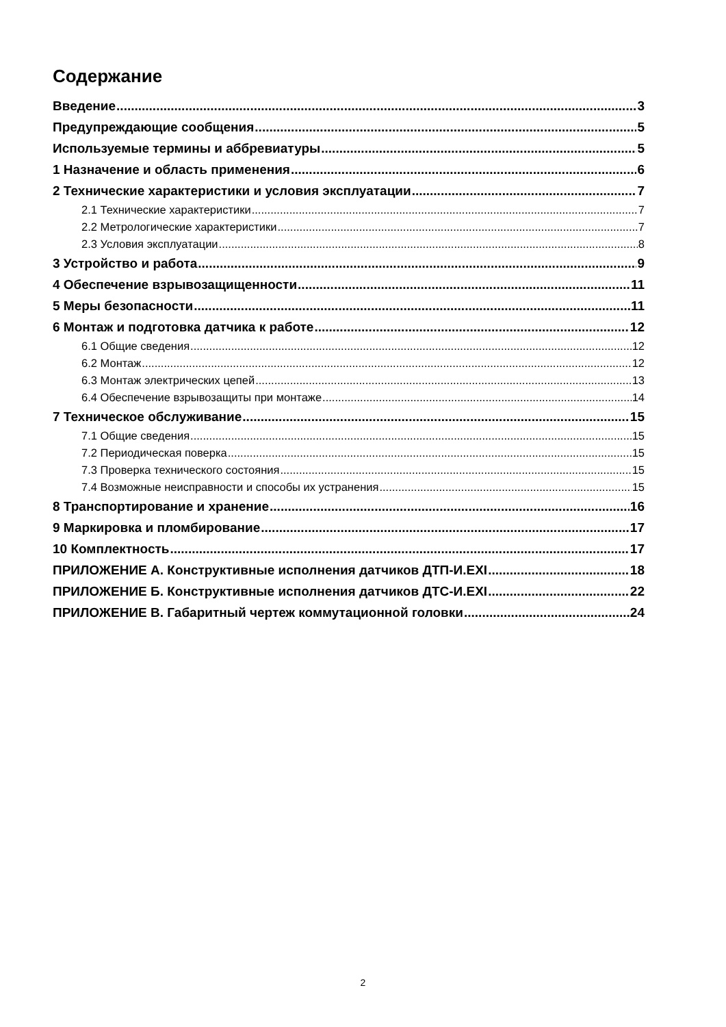Содержание
Введение 3
Предупреждающие сообщения 5
Используемые термины и аббревиатуры 5
1 Назначение и область применения 6
2 Технические характеристики и условия эксплуатации 7
2.1 Технические характеристики 7
2.2 Метрологические характеристики 7
2.3 Условия эксплуатации 8
3 Устройство и работа 9
4 Обеспечение взрывозащищенности 11
5 Меры безопасности 11
6 Монтаж и подготовка датчика к работе 12
6.1 Общие сведения 12
6.2 Монтаж 12
6.3 Монтаж электрических цепей 13
6.4 Обеспечение взрывозащиты при монтаже 14
7 Техническое обслуживание 15
7.1 Общие сведения 15
7.2 Периодическая поверка 15
7.3 Проверка технического состояния 15
7.4 Возможные неисправности и способы их устранения 15
8 Транспортирование и хранение 16
9 Маркировка и пломбирование 17
10 Комплектность 17
ПРИЛОЖЕНИЕ А. Конструктивные исполнения датчиков ДТП-И.EXI 18
ПРИЛОЖЕНИЕ Б. Конструктивные исполнения датчиков ДТС-И.EXI 22
ПРИЛОЖЕНИЕ В. Габаритный чертеж коммутационной головки 24
2